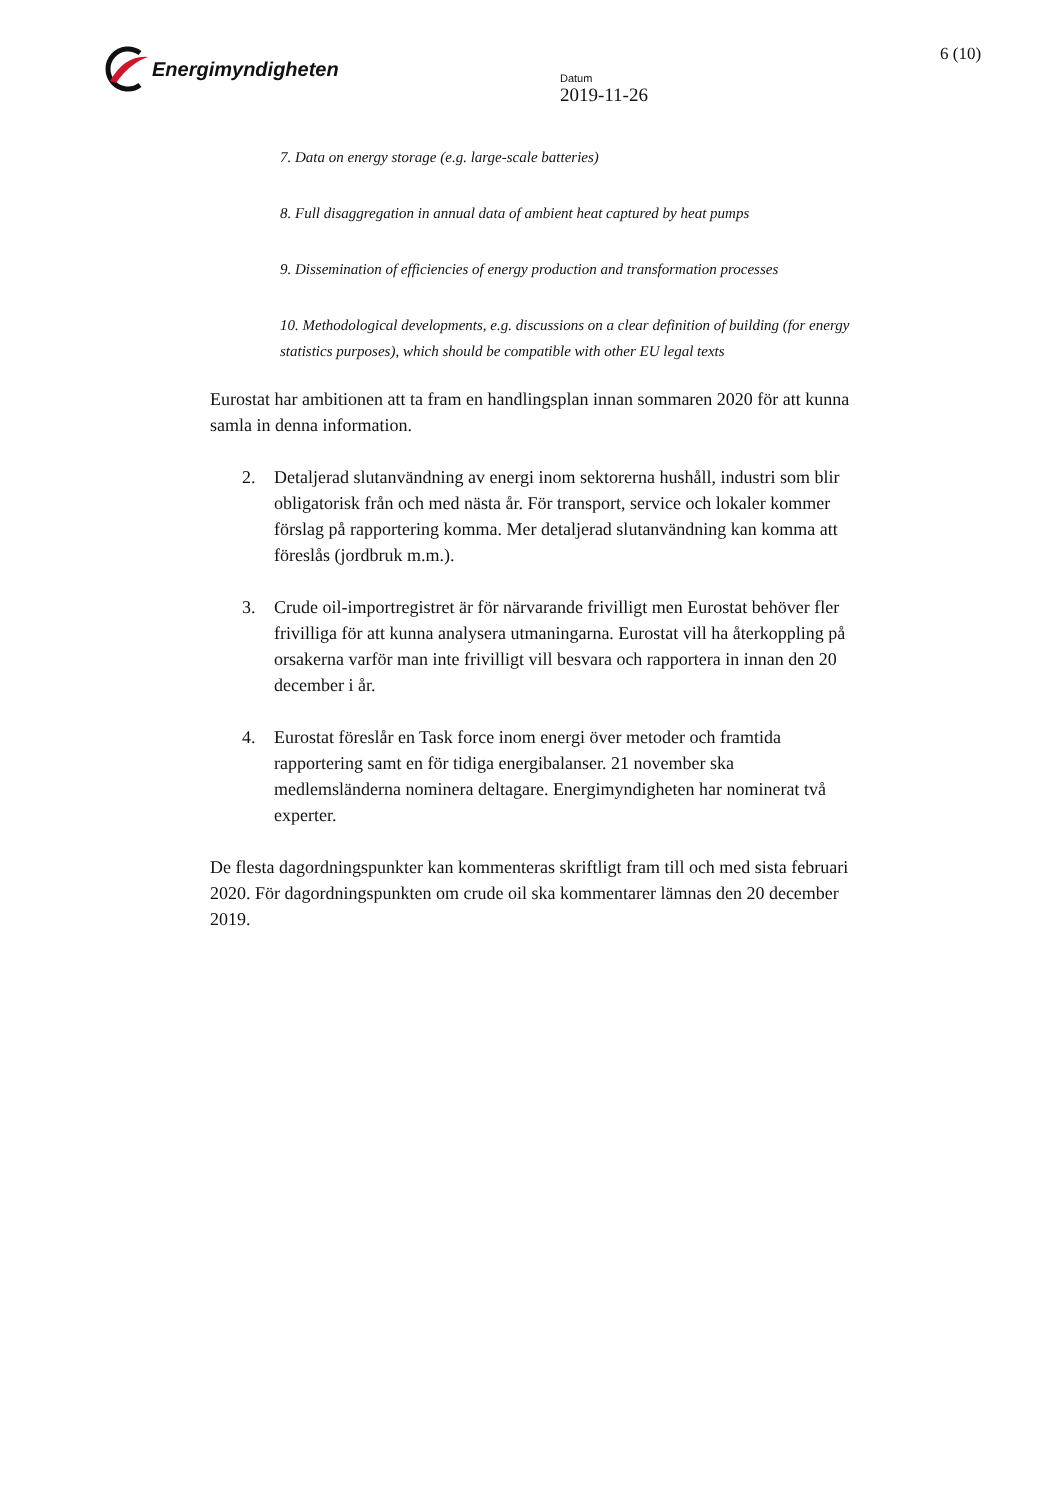Energimyndigheten
Datum
2019-11-26
6 (10)
7. Data on energy storage (e.g. large-scale batteries)
8. Full disaggregation in annual data of ambient heat captured by heat pumps
9. Dissemination of efficiencies of energy production and transformation processes
10. Methodological developments, e.g. discussions on a clear definition of building (for energy statistics purposes), which should be compatible with other EU legal texts
Eurostat har ambitionen att ta fram en handlingsplan innan sommaren 2020 för att kunna samla in denna information.
2. Detaljerad slutanvändning av energi inom sektorerna hushåll, industri som blir obligatorisk från och med nästa år. För transport, service och lokaler kommer förslag på rapportering komma. Mer detaljerad slutanvändning kan komma att föreslås (jordbruk m.m.).
3. Crude oil-importregistret är för närvarande frivilligt men Eurostat behöver fler frivilliga för att kunna analysera utmaningarna. Eurostat vill ha återkoppling på orsakerna varför man inte frivilligt vill besvara och rapportera in innan den 20 december i år.
4. Eurostat föreslår en Task force inom energi över metoder och framtida rapportering samt en för tidiga energibalanser. 21 november ska medlemsländerna nominera deltagare. Energimyndigheten har nominerat två experter.
De flesta dagordningspunkter kan kommenteras skriftligt fram till och med sista februari 2020. För dagordningspunkten om crude oil ska kommentarer lämnas den 20 december 2019.